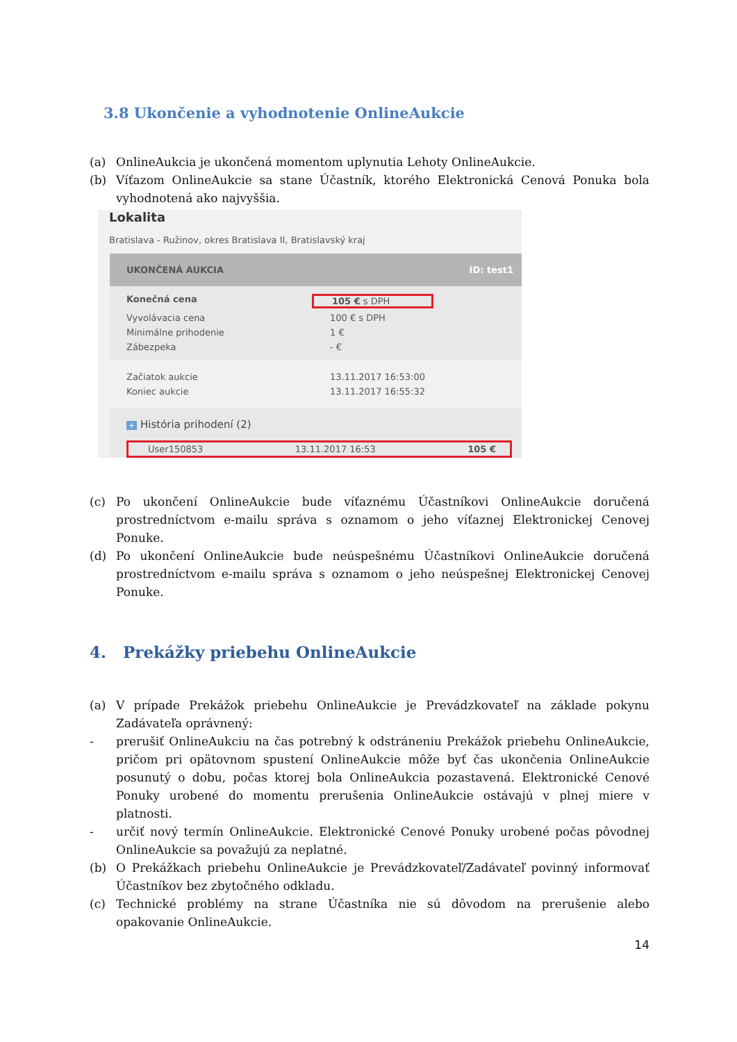3.8 Ukončenie a vyhodnotenie OnlineAukcie
(a) OnlineAukcia je ukončená momentom uplynutia Lehoty OnlineAukcie.
(b) Víťazom OnlineAukcie sa stane Účastník, ktorého Elektronická Cenová Ponuka bola vyhodnotená ako najvyššia.
Lokalita
Bratislava - Ružinov, okres Bratislava II, Bratislavský kraj
UKONČENÁ AUKCIA ID: test1
Konečná cena 105 € s DPH
Vyvolávacia cena 100 € s DPH
Minimálne prihodenie 1 €
Zábezpeka - €
Začiatok aukcie 13.11.2017 16:53:00
Koniec aukcie 13.11.2017 16:55:32
+ História prihodení (2)
User150853 13.11.2017 16:53 105 €
(c) Po ukončení OnlineAukcie bude víťaznému Účastníkovi OnlineAukcie doručená prostredníctvom e-mailu správa s oznamom o jeho víťaznej Elektronickej Cenovej Ponuke.
(d) Po ukončení OnlineAukcie bude neúspešnému Účastníkovi OnlineAukcie doručená prostredníctvom e-mailu správa s oznamom o jeho neúspešnej Elektronickej Cenovej Ponuke.
4. Prekážky priebehu OnlineAukcie
(a) V prípade Prekážok priebehu OnlineAukcie je Prevádzkovateľ na základe pokynu Zadávateľa oprávnený:
- prerušiť OnlineAukciu na čas potrebný k odstráneniu Prekážok priebehu OnlineAukcie, pričom pri opätovnom spustení OnlineAukcie môže byť čas ukončenia OnlineAukcie posunutý o dobu, počas ktorej bola OnlineAukcia pozastavená. Elektronické Cenové Ponuky urobené do momentu prerušenia OnlineAukcie ostávajú v plnej miere v platnosti.
- určiť nový termín OnlineAukcie. Elektronické Cenové Ponuky urobené počas pôvodnej OnlineAukcie sa považujú za neplatné.
(b) O Prekážkach priebehu OnlineAukcie je Prevádzkovateľ/Zadávateľ povinný informovať Účastníkov bez zbytočného odkladu.
(c) Technické problémy na strane Účastníka nie sú dôvodom na prerušenie alebo opakovanie OnlineAukcie.
14